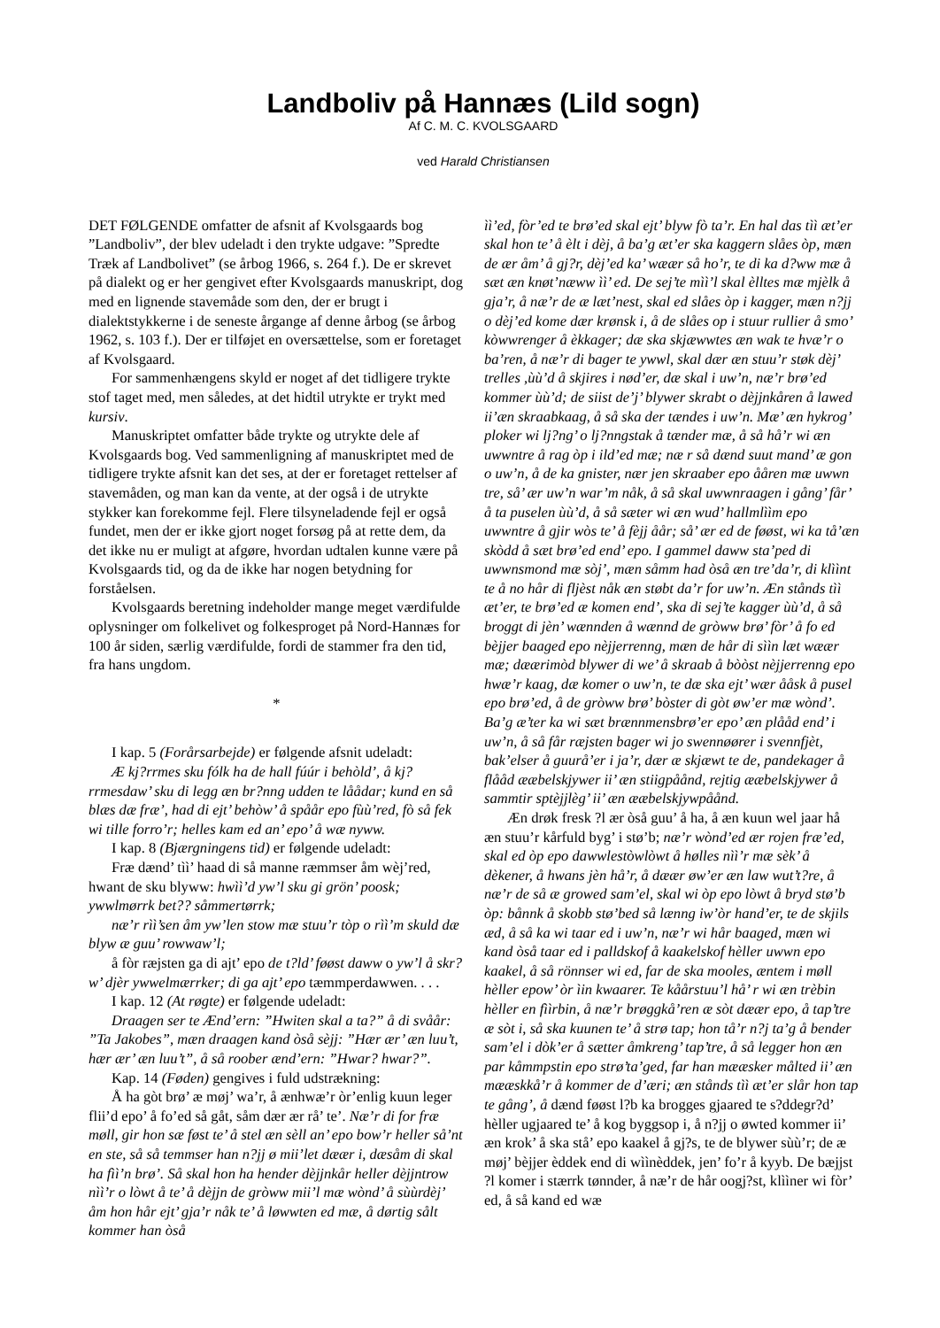Landboliv på Hannæs (Lild sogn)
Af C. M. C. KVOLSGAARD
ved Harald Christiansen
DET FØLGENDE omfatter de afsnit af Kvolsgaards bog ”Landboliv”, der blev udeladt i den trykte udgave: ”Spredte Træk af Landbolivet” (se årbog 1966, s. 264 f.). De er skrevet på dialekt og er her gengivet efter Kvolsgaards manuskript, dog med en lignende stavemåde som den, der er brugt i dialektstykkerne i de seneste årgange af denne årbog (se årbog 1962, s. 103 f.). Der er tilføjet en oversættelse, som er foretaget af Kvolsgaard.
For sammenhængens skyld er noget af det tidligere trykte stof taget med, men således, at det hidtil utrykte er trykt med kursiv.
Manuskriptet omfatter både trykte og utrykte dele af Kvolsgaards bog. Ved sammenligning af manuskriptet med de tidligere trykte afsnit kan det ses, at der er foretaget rettelser af stavemåden, og man kan da vente, at der også i de utrykte stykker kan forekomme fejl. Flere tilsyneladende fejl er også fundet, men der er ikke gjort noget forsøg på at rette dem, da det ikke nu er muligt at afgøre, hvordan udtalen kunne være på Kvolsgaards tid, og da de ikke har nogen betydning for forståelsen.
Kvolsgaards beretning indeholder mange meget værdifulde oplysninger om folkelivet og folkesproget på Nord-Hannæs for 100 år siden, særlig værdifulde, fordi de stammer fra den tid, fra hans ungdom.
*
I kap. 5 (Forårsarbejde) er følgende afsnit udeladt:
Æ kj?rrmes sku fólk ha de hall fúúr i behòld’, å kj?rrmesdaw’ sku di legg æn br?nng udden te låådar; kund en så blæs dæ fræ’, had di ejt’ behòw’ å spåår epo fùù’red, fò så fek wi tille forro’r; helles kam ed an’ epo’ å wæ nyww.
I kap. 8 (Bjærgningens tid) er følgende udeladt:
Fræ dænd’ tìì’ haad di så manne ræmmser åm wèj’red, hwant de sku blyww: hwìì’d yw’l sku gi grön’ poosk; ywwlmørrk bet?? såmmertørrk;
næ’r rìì’sen åm yw’len stow mæ stuu’r tòp o rìì’m skuld dæ blyw æ guu’ rowwaw’l;
å fòr ræjsten ga di ajt’ epo de t?ld’ føøst daww o yw’l å skr?w’ djèr ywwelmærrker; di ga ajt’ epo tæmmperdawwen. . . .
I kap. 12 (At røgte) er følgende udeladt:
Draagen ser te Ænd’ern: ”Hwiten skal a ta?” å di svåår: ”Ta Jakobes”, mæn draagen kand òså sèjj: ”Hær ær’ æn luu’t, hær ær’ æn luu’t”, å så roober ænd’ern: ”Hwar? hwar?”.
Kap. 14 (Føden) gengives i fuld udstrækning:
Å ha gòt brø’ æ møj’ wa’r, å ænhwæ’r òr’enlig kuun leger flii’d epo’ å fo’ed så gåt, såm dær ær rå’ te’. Næ’r di for fræ møll, gir hon sæ føst te’ å stel æn sèll an’ epo bow’r heller så’nt en ste, så så temmser han n?jj ø mii’let dæær i, dæsåm di skal ha fìì’n brø’. Så skal hon ha hender dèjjnkår heller dèjjntrow nìì’r o lòwt å te’ å dèjjn de gròww mii’l mæ wònd’ å sùùrdèj’ åm hon hår ejt’ gja’r nåk te’ å løwwten ed mæ, å dørtig sålt kommer han òså
ìì’ed, fòr’ed te brø’ed skal ejt’ blyw fò ta’r. En hal das tìì æt’er skal hon te’ å èlt i dèj, å ba’g æt’er ska kaggern slåes òp, mæn de ær åm’ å gj?r, dèj’ed ka’ wæær så ho’r, te di ka d?ww mæ å sæt æn knøt’næww ìì’ ed. De sej’te mìì’l skal èlltes mæ mjèlk å gja’r, å næ’r de æ læt’nest, skal ed slåes òp i kagger, mæn n?jj o dèj’ed kome dær krønsk i, å de slåes op i stuur rullier å smo’ kòwwrenger å èkkager; dæ ska skjæwwtes æn wak te hvæ’r o ba’ren, å næ’r di bager te ywwl, skal dær æn stuu’r støk dèj’ trelles ,ùù’d å skjires i nød’er, dæ skal i uw’n, næ’r brø’ed kommer ùù’d; de siist de’j’ blywer skrabt o dèjjnkåren å lawed ii’æn skraabkaag, å så ska der tændes i uw’n. Mæ’ æn hykrog’ ploker wi lj?ng’ o lj?nngstak å tænder mæ, å så hå’r wi æn uwwntre å rag òp i ild’ed mæ; næ r så dænd suut mand’ æ gon o uw’n, å de ka gnister, nær jen skraaber epo ååren mæ uwwn tre, så’ ær uw’n war’m nåk, å så skal uwwnraagen i gång’ får’ å ta puselen ùù’d, å så sæter wi æn wud’ hallmlììm epo uwwntre å gjir wòs te’ å fèjj åår; så’ ær ed de føøst, wi ka tå’æn skòdd å sæt brø’ed end’ epo. I gammel daww sta’ped di uwwnsmond mæ sòj’, mæn såmm had òså æn tre’da’r, di klììnt te å no hår di fljèst nåk æn støbt da’r for uw’n. Æn stånds tìì æt’er, te brø’ed æ komen end’, ska di sej’te kagger ùù’d, å så broggt di jèn’ wænnden å wænnd de gròww brø’ fòr’ å fo ed bèjjer baaged epo nèjjerrenng, mæn de hår di sììn læt wæær mæ; dæærimòd blywer di we’ å skraab å bòòst nèjjerrenng epo hwæ’r kaag, dæ komer o uw’n, te dæ ska ejt’ wær ååsk å pusel epo brø’ed, å de gròww brø’ bòster di gòt øw’er mæ wònd’. Ba’g æ’ter ka wi sæt brænnmensbrø’er epo’ æn plååd end’ i uw’n, å så får ræjsten bager wi jo swennøører i svennfjèt, bak’elser å guurå’er i ja’r, dær æ skjæwt te de, pandekager å flååd ææbelskjywer ii’ æn stiigpåånd, rejtig ææbelskjywer å sammtir sptèjjlèg’ ii’ æn ææbelskjywpåånd.
Æn drøk fresk ?l ær òså guu’ å ha, å æn kuun wel jaar hå æn stuu’r kårfuld byg’ i stø’b; næ’r wònd’ed ær rojen fræ’ed, skal ed òp epo dawwlestòwlòwt å hølles nìì’r mæ sèk’ å dèkener, å hwans jèn hå’r, å dæær øw’er æn law wut’t?re, å næ’r de så æ growed sam’el, skal wi òp epo lòwt å bryd stø’b òp: bånnk å skobb stø’bed så lænng iw’òr hand’er, te de skjils æd, å så ka wi taar ed i uw’n, næ’r wi hår baaged, mæn wi kand òså taar ed i palldskof å kaakelskof hèller uwwn epo kaakel, å så rönnser wi ed, far de ska mooles, æntem i møll hèller epow’ òr ìin kwaarer. Te kåårstuu’l hå’ r wi æn trèbin hèller en fììrbin, å næ’r brøggkå’ren æ sòt dæær epo, å tap’tre æ sòt i, så ska kuunen te’ å strø tap; hon tå’r n?j ta’g å bender sam’el i dòk’er å sætter åmkreng’ tap’tre, å så legger hon æn par kåmmpstin epo strø’ta’ged, far han mææsker målted ii’ æn mææskkå’r å kommer de d’æri; æn stånds tìì æt’er slår hon tap te gång’, å dænd føøst l?b ka brogges gjaared te s?ddegr?d’ hèller ugjaared te’ å kog byggsop i, å n?jj o øwted kommer ii’ æn krok’ å ska stå’ epo kaakel å gj?s, te de blywer sùù’r; de æ møj’ bèjjer èddek end di wììnèddek, jen’ fo’r å kyyb. De bæjjst ?l komer i stærrk tønnder, å næ’r de hår oogj?st, klììner wi fòr’ ed, å så kand ed wæ